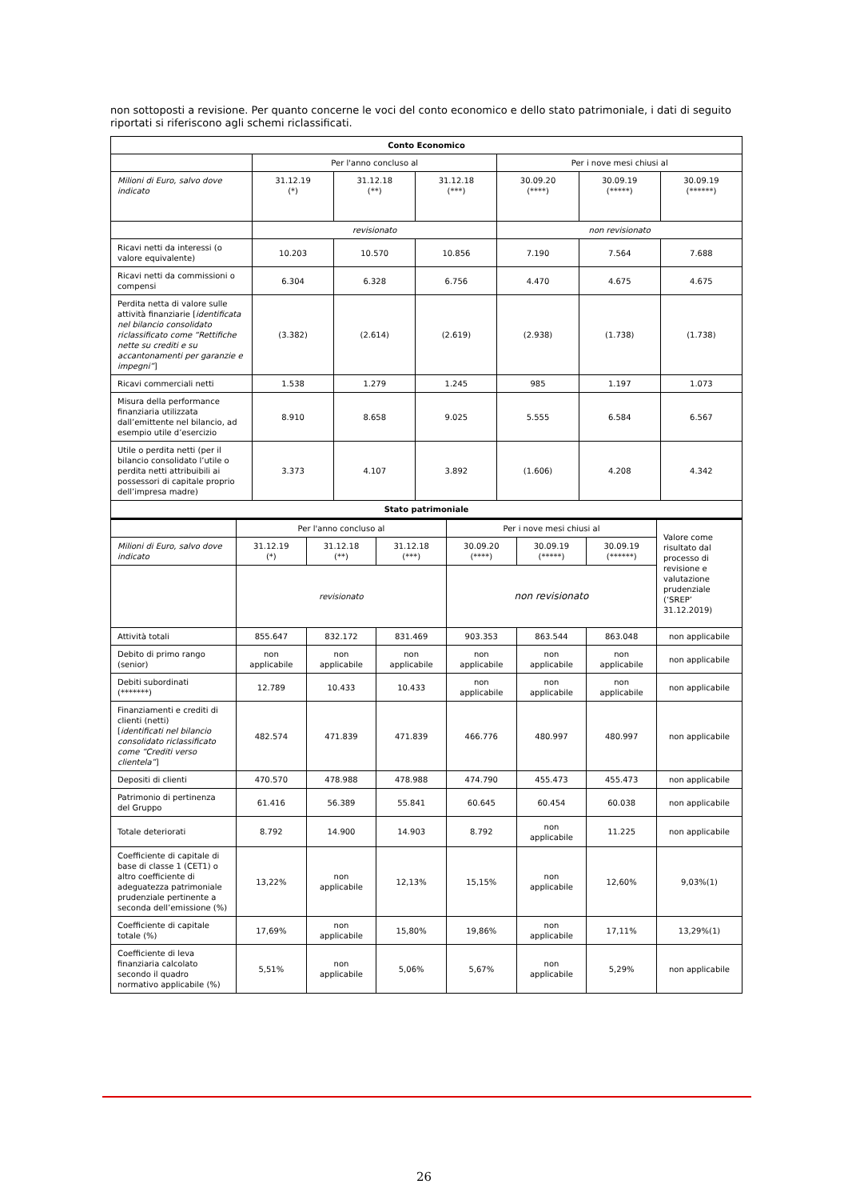non sottoposti a revisione. Per quanto concerne le voci del conto economico e dello stato patrimoniale, i dati di seguito riportati si riferiscono agli schemi riclassificati.
| Conto Economico | | | | | | |
| | Per l'anno concluso al | | | Per i nove mesi chiusi al | | |
| Milioni di Euro, salvo dove indicato | 31.12.19 (*) | 31.12.18 (**) | 31.12.18 (***) | 30.09.20 (****) | 30.09.19 (*****) | 30.09.19 (******) |
| | revisionato | | | non revisionato | | |
| Ricavi netti da interessi (o valore equivalente) | 10.203 | 10.570 | 10.856 | 7.190 | 7.564 | 7.688 |
| Ricavi netti da commissioni o compensi | 6.304 | 6.328 | 6.756 | 4.470 | 4.675 | 4.675 |
| Perdita netta di valore sulle attività finanziarie [ identificata nel bilancio consolidato riclassificato come “Rettifiche nette su crediti e su accantonamenti per garanzie e impegni” ] | (3.382) | (2.614) | (2.619) | (2.938) | (1.738) | (1.738) |
| Ricavi commerciali netti | 1.538 | 1.279 | 1.245 | 985 | 1.197 | 1.073 |
| Misura della performance finanziaria utilizzata dall’emittente nel bilancio, ad esempio utile d’esercizio | 8.910 | 8.658 | 9.025 | 5.555 | 6.584 | 6.567 |
| Utile o perdita netti (per il bilancio consolidato l’utile o perdita netti attribuibili ai possessori di capitale proprio dell’impresa madre) | 3.373 | 4.107 | 3.892 | (1.606) | 4.208 | 4.342 |
| Stato patrimoniale | | | | | | | |
| | Per l'anno concluso al | | | Per i nove mesi chiusi al | | | Valore come risultato dal processo di revisione e valutazione prudenziale (‘SREP’ 31.12.2019) |
| Milioni di Euro, salvo dove indicato | 31.12.19 (*) | 31.12.18 (**) | 31.12.18 (***) | 30.09.20 (****) | 30.09.19 (*****) | 30.09.19 (******) | |
| | revisionato | | | non revisionato | | | |
| Attività totali | 855.647 | 832.172 | 831.469 | 903.353 | 863.544 | 863.048 | non applicabile |
| Debito di primo rango (senior) | non applicabile | non applicabile | non applicabile | non applicabile | non applicabile | non applicabile | non applicabile |
| Debiti subordinati (*******) | 12.789 | 10.433 | 10.433 | non applicabile | non applicabile | non applicabile | non applicabile |
| Finanziamenti e crediti di clienti (netti) [ identificati nel bilancio consolidato riclassificato come “Crediti verso clientela” ] | 482.574 | 471.839 | 471.839 | 466.776 | 480.997 | 480.997 | non applicabile |
| Depositi di clienti | 470.570 | 478.988 | 478.988 | 474.790 | 455.473 | 455.473 | non applicabile |
| Patrimonio di pertinenza del Gruppo | 61.416 | 56.389 | 55.841 | 60.645 | 60.454 | 60.038 | non applicabile |
| Totale deteriorati | 8.792 | 14.900 | 14.903 | 8.792 | non applicabile | 11.225 | non applicabile |
| Coefficiente di capitale di base di classe 1 (CET1) o altro coefficiente di adeguatezza patrimoniale prudenziale pertinente a seconda dell’emissione (%) | 13,22% | non applicabile | 12,13% | 15,15% | non applicabile | 12,60% | 9,03%(1) |
| Coefficiente di capitale totale (%) | 17,69% | non applicabile | 15,80% | 19,86% | non applicabile | 17,11% | 13,29%(1) |
| Coefficiente di leva finanziaria calcolato secondo il quadro normativo applicabile (%) | 5,51% | non applicabile | 5,06% | 5,67% | non applicabile | 5,29% | non applicabile |
26